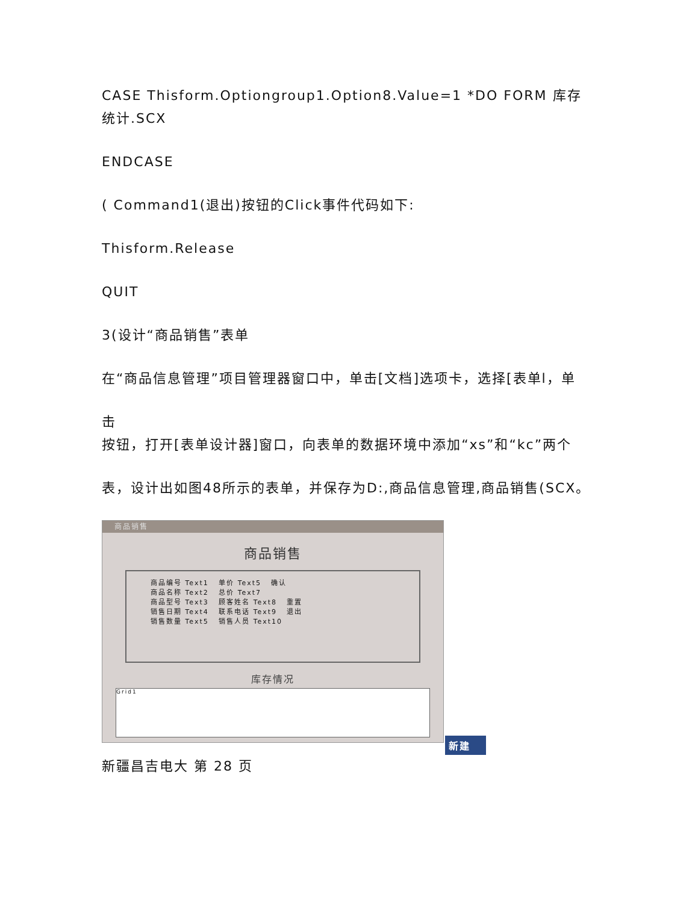CASE Thisform.Optiongroup1.Option8.Value=1 *DO FORM 库存统计.SCX
ENDCASE
( Command1(退出)按钮的Click事件代码如下:
Thisform.Release
QUIT
3(设计“商品销售”表单
在“商品信息管理”项目管理器窗口中，单击[文档]选项卡，选择[表单l，单
击
按钮，打开[表单设计器]窗口，向表单的数据环境中添加“xs”和“kc”两个
表，设计出如图48所示的表单，并保存为D:,商品信息管理,商品销售(SCX。
商品销售
商品销售
商品编号 Text1 单价 Text5 确认
商品名称 Text2 总价 Text7
商品型号 Text3 顾客姓名 Text8 重置
销售日期 Text4 联系电话 Text9 退出
销售数量 Text5 销售人员 Text10
库存情况
Grid1
新建
新疆昌吉电大 第 28 页